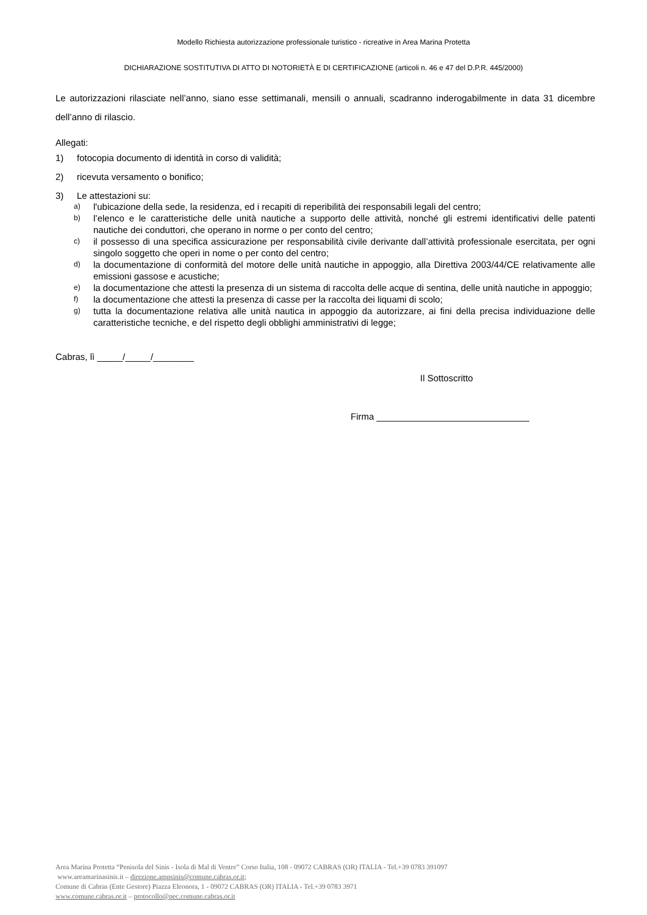Modello Richiesta autorizzazione professionale turistico - ricreative in Area Marina Protetta
DICHIARAZIONE SOSTITUTIVA DI ATTO DI NOTORIETÀ E DI CERTIFICAZIONE (articoli n. 46 e 47 del D.P.R. 445/2000)
Le autorizzazioni rilasciate nell’anno, siano esse settimanali, mensili o annuali, scadranno inderogabilmente in data 31 dicembre dell’anno di rilascio.
Allegati:
1) fotocopia documento di identità in corso di validità;
2) ricevuta versamento o bonifico;
3) Le attestazioni su:
a) l'ubicazione della sede, la residenza, ed i recapiti di reperibilità dei responsabili legali del centro;
b) l’elenco e le caratteristiche delle unità nautiche a supporto delle attività, nonché gli estremi identificativi delle patenti nautiche dei conduttori, che operano in norme o per conto del centro;
c) il possesso di una specifica assicurazione per responsabilità civile derivante dall’attività professionale esercitata, per ogni singolo soggetto che operi in nome o per conto del centro;
d) la documentazione di conformità del motore delle unità nautiche in appoggio, alla Direttiva 2003/44/CE relativamente alle emissioni gassose e acustiche;
e) la documentazione che attesti la presenza di un sistema di raccolta delle acque di sentina, delle unità nautiche in appoggio;
f) la documentazione che attesti la presenza di casse per la raccolta dei liquami di scolo;
g) tutta la documentazione relativa alle unità nautica in appoggio da autorizzare, ai fini della precisa individuazione delle caratteristiche tecniche, e del rispetto degli obblighi amministrativi di legge;
Cabras, lì _____/_____/________
Il Sottoscritto
Firma ______________________________
Area Marina Protetta “Penisola del Sinis - Isola di Mal di Ventre” Corso Italia, 108 - 09072 CABRAS (OR) ITALIA - Tel.+39 0783 391097
www.areamarinasinis.it – direzione.ampsinis@comune.cabras.or.it;
Comune di Cabras (Ente Gestore) Piazza Eleonora, 1 - 09072 CABRAS (OR) ITALIA - Tel.+39 0783 3971
www.comune.cabras.or.it – protocollo@pec.comune.cabras.or.it